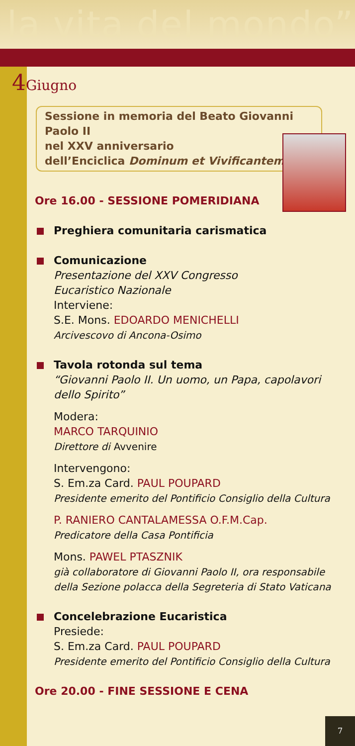la vita del mondo”
4 Giugno
Sessione in memoria del Beato Giovanni Paolo II
nel XXV anniversario
dell’Enciclica Dominum et Vivificantem
Ore 16.00 - SESSIONE POMERIDIANA
Preghiera comunitaria carismatica
Comunicazione
Presentazione del XXV Congresso
Eucaristico Nazionale
Interviene:
S.E. Mons. EDOARDO MENICHELLI
Arcivescovo di Ancona-Osimo
Tavola rotonda sul tema
“Giovanni Paolo II. Un uomo, un Papa, capolavori dello Spirito”
Modera:
MARCO TARQUINIO
Direttore di Avvenire
Intervengono:
S. Em.za Card. PAUL POUPARD
Presidente emerito del Pontificio Consiglio della Cultura
P. RANIERO CANTALAMESSA O.F.M.Cap.
Predicatore della Casa Pontificia
Mons. PAWEL PTASZNIK
già collaboratore di Giovanni Paolo II, ora responsabile della Sezione polacca della Segreteria di Stato Vaticana
Concelebrazione Eucaristica
Presiede:
S. Em.za Card. PAUL POUPARD
Presidente emerito del Pontificio Consiglio della Cultura
Ore 20.00 - FINE SESSIONE E CENA
7